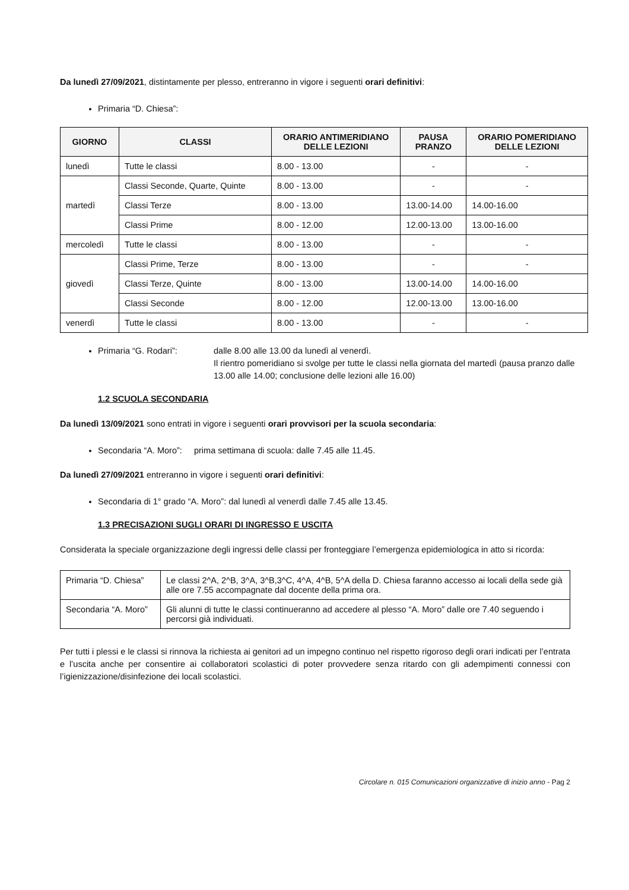Da lunedì 27/09/2021, distintamente per plesso, entreranno in vigore i seguenti orari definitivi:
Primaria “D. Chiesa”:
| GIORNO | CLASSI | ORARIO ANTIMERIDIANO DELLE LEZIONI | PAUSA PRANZO | ORARIO POMERIDIANO DELLE LEZIONI |
| --- | --- | --- | --- | --- |
| lunedì | Tutte le classi | 8.00 - 13.00 | - | - |
| martedì | Classi Seconde, Quarte, Quinte | 8.00 - 13.00 | - | - |
| | Classi Terze | 8.00 - 13.00 | 13.00-14.00 | 14.00-16.00 |
| | Classi Prime | 8.00 - 12.00 | 12.00-13.00 | 13.00-16.00 |
| mercoledì | Tutte le classi | 8.00 - 13.00 | - | - |
| giovedì | Classi Prime, Terze | 8.00 - 13.00 | - | - |
| | Classi Terze, Quinte | 8.00 - 13.00 | 13.00-14.00 | 14.00-16.00 |
| | Classi Seconde | 8.00 - 12.00 | 12.00-13.00 | 13.00-16.00 |
| venerdì | Tutte le classi | 8.00 - 13.00 | - | - |
Primaria “G. Rodari”: dalle 8.00 alle 13.00 da lunedì al venerdì.
Il rientro pomeridiano si svolge per tutte le classi nella giornata del martedì (pausa pranzo dalle 13.00 alle 14.00; conclusione delle lezioni alle 16.00)
1.2 SCUOLA SECONDARIA
Da lunedì 13/09/2021 sono entrati in vigore i seguenti orari provvisori per la scuola secondaria:
Secondaria “A. Moro”: prima settimana di scuola: dalle 7.45 alle 11.45.
Da lunedì 27/09/2021 entreranno in vigore i seguenti orari definitivi:
Secondaria di 1° grado “A. Moro”: dal lunedì al venerdì dalle 7.45 alle 13.45.
1.3 PRECISAZIONI SUGLI ORARI DI INGRESSO E USCITA
Considerata la speciale organizzazione degli ingressi delle classi per fronteggiare l’emergenza epidemiologica in atto si ricorda:
| Primaria “D. Chiesa” | Le classi 2^A, 2^B, 3^A, 3^B,3^C, 4^A, 4^B, 5^A della D. Chiesa faranno accesso ai locali della sede già alle ore 7.55 accompagnate dal docente della prima ora. |
| Secondaria “A. Moro” | Gli alunni di tutte le classi continueranno ad accedere al plesso “A. Moro” dalle ore 7.40 seguendo i percorsi già individuati. |
Per tutti i plessi e le classi si rinnova la richiesta ai genitori ad un impegno continuo nel rispetto rigoroso degli orari indicati per l’entrata e l’uscita anche per consentire ai collaboratori scolastici di poter provvedere senza ritardo con gli adempimenti connessi con l’igienizzazione/disinfezione dei locali scolastici.
Circolare n. 015 Comunicazioni organizzative di inizio anno - Pag 2